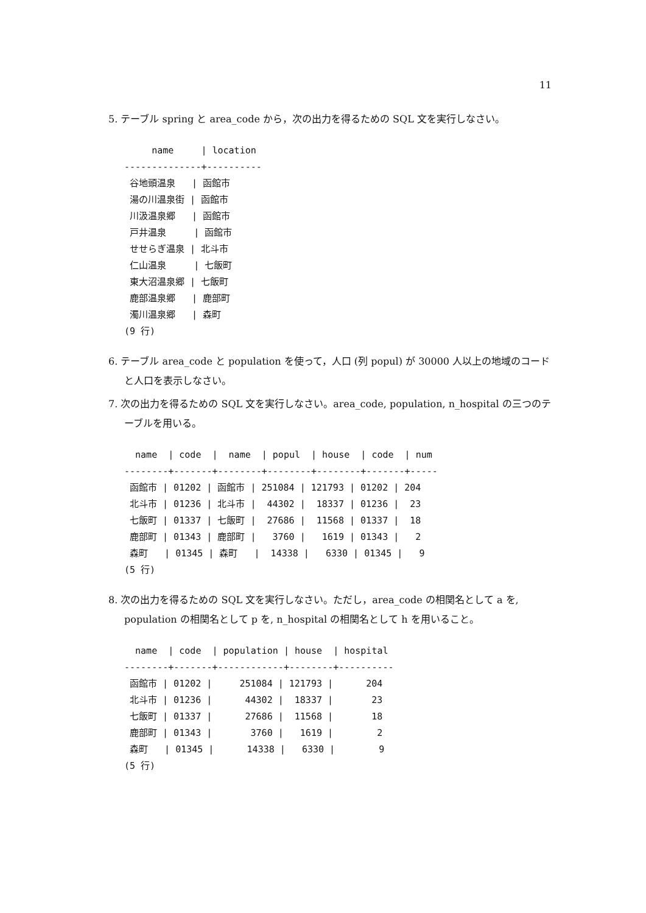11
5. テーブル spring と area_code から，次の出力を得るための SQL 文を実行しなさい。
     name     | location
--------------+----------
 谷地頭温泉   | 函館市
 湯の川温泉街 | 函館市
 川汲温泉郷   | 函館市
 戸井温泉     | 函館市
 せせらぎ温泉 | 北斗市
 仁山温泉     | 七飯町
 東大沼温泉郷 | 七飯町
 鹿部温泉郷   | 鹿部町
 濁川温泉郷   | 森町
(9 行)
6. テーブル area_code と population を使って，人口 (列 popul) が 30000 人以上の地域のコードと人口を表示しなさい。
7. 次の出力を得るための SQL 文を実行しなさい。area_code, population, n_hospital の三つのテーブルを用いる。
  name  | code  |  name  | popul  | house  | code  | num
--------+-------+--------+--------+--------+-------+-----
 函館市 | 01202 | 函館市 | 251084 | 121793 | 01202 | 204
 北斗市 | 01236 | 北斗市 |  44302 |  18337 | 01236 |  23
 七飯町 | 01337 | 七飯町 |  27686 |  11568 | 01337 |  18
 鹿部町 | 01343 | 鹿部町 |   3760 |   1619 | 01343 |   2
 森町   | 01345 | 森町   |  14338 |   6330 | 01345 |   9
(5 行)
8. 次の出力を得るための SQL 文を実行しなさい。ただし，area_code の相関名として a を, population の相関名として p を, n_hospital の相関名として h を用いること。
  name  | code  | population | house  | hospital
--------+-------+------------+--------+----------
 函館市 | 01202 |     251084 | 121793 |      204
 北斗市 | 01236 |      44302 |  18337 |       23
 七飯町 | 01337 |      27686 |  11568 |       18
 鹿部町 | 01343 |       3760 |   1619 |        2
 森町   | 01345 |      14338 |   6330 |        9
(5 行)